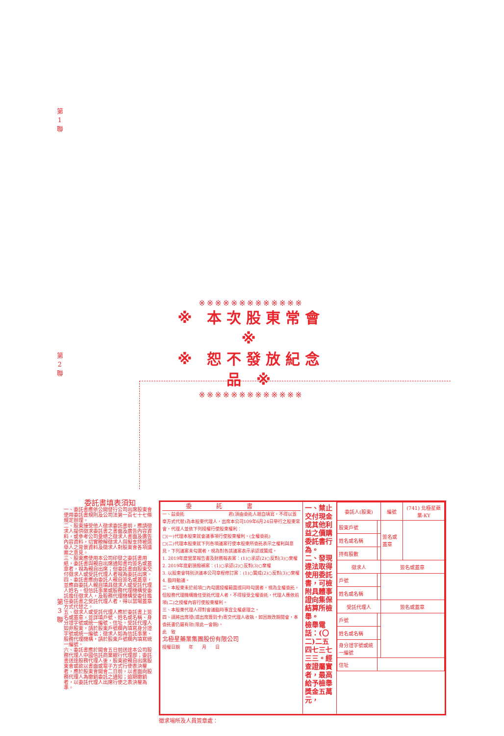第 1 聯
第 2 聯
第 3 聯
※※※※※※※※※※※※※
※ 本次股東常會 ※
※ 恕不發放紀念品 ※
※※※※※※※※※※※※※
委託書填表須知
一、委託書應依公開發行公司出席股東會使用委託書規則及公司法第一百七十七條規定辦理。
二、股東接受他人徵求委託書前，應請徵求人提供徵求委託書之書面及廣告內容資料，或參考公司彙總之徵求人書面及廣告內容資料，切實瞭解徵求人與擬支持被選舉人之背景資料及徵求人對股東會各項議案之意見。
三、股東應使用本公司印發之委託書用紙，委託書與親自出席通知書均簽名或蓋章者，視為親自出席；但委託書由股東交付徵求人或受託代理人者視為委託出席。
四、委託書應由委託人親自簽名或蓋章，並應由委託人親自填具徵求人或受託代理人姓名。但信託事業或股務代理機構受委託擔任徵求人，及股務代理機構受委任擔任委託書之受託代理人者，得以當場蓋章方式代替之。
五、徵求人或受託代理人應於委託書上簽名或蓋章，並詳填戶號、姓名或名稱、身分證字號或統一編號、住址。受託代理人如非股東，請於股東戶號欄內填寫身分證字號或統一編號；徵求人如為信託事業、股務代理機構，請於股東戶號欄內填寫統一編號。
六、委託書應於開會五日前送達本公司股務代理人中國信託商業銀行代理部；委託書送達股務代理人後，股東欲親自出席股東會或欲以書面或電子方式行使表決權者，應於股東會開會二日前，以書面向股務代理人為撤銷委託之通知；逾期撤銷者，以委託代理人出席行使之表決權為準。
委託書
一、茲委託　　　　　　　　　　君(須由委託人親自填寫，不得以蓋章方式代替)為本股東代理人，出席本公司109年6月24日舉行之股東常會，代理人並依下列授權行使股東權利：
□(一)代理本股東就會議事項行使股東權利。(全權委託)
□(二)代理本股東就下列各項議案行使本股東所委託表示之權利與意見，下列議案未勾選者，視為對各該議案表示承認或贊成。
1. 2019年度營業報告書及財務報表案：(1)○承認(2)○反對(3)○棄權
2. 2019年度虧損撥補案：(1)○承認(2)○反對(3)○棄權
3. 以股東會特別決議本公司章程修訂案：(1)○贊成(2)○反對(3)○棄權
4. 臨時動議。
二、本股東未於前項□內勾選授權範圍或同時勾選者，視為全權委託，但股務代理機構擔任受託代理人者，不得接受全權委託，代理人應依前項(二)之授權內容行使股東權利。
三、本股東代理人得對會議臨時事宜全權處理之。
四、請將出席證(或出席簽到卡)寄交代理人收執，如因故改期開會，本委託書仍屬有效(限此一會期)。
此　致
北極星藥業集團股份有限公司
授權日期　　年　　月　　日
一、禁止交付現金或其他利益之價購委託書行為。
二、發現違法取得使用委託書，可檢附具體事證向集保結算所檢舉。
檢舉電話：(〇二)二五四七三七三三。經查證屬實者，最高給予檢舉獎金五萬元，
| 委託人(股東) | | 編號 | (741) 北極星藥業-KY |
| --- | --- | --- | --- |
| 股東戶號 | | 簽名或蓋章 | |
| 姓名或名稱 | | | |
| 持有股數 | | | |
| 徵求人 | | 簽名或蓋章 | |
| 戶號 | | | |
| 姓名或名稱 | | | |
| 受託代理人 | | 簽名或蓋章 | |
| 戶號 | | | |
| 姓名或名稱 | | | |
| 身分證字號或統一編號 | | | |
| 住址 | | | |
徵求場所及人員簽章處：